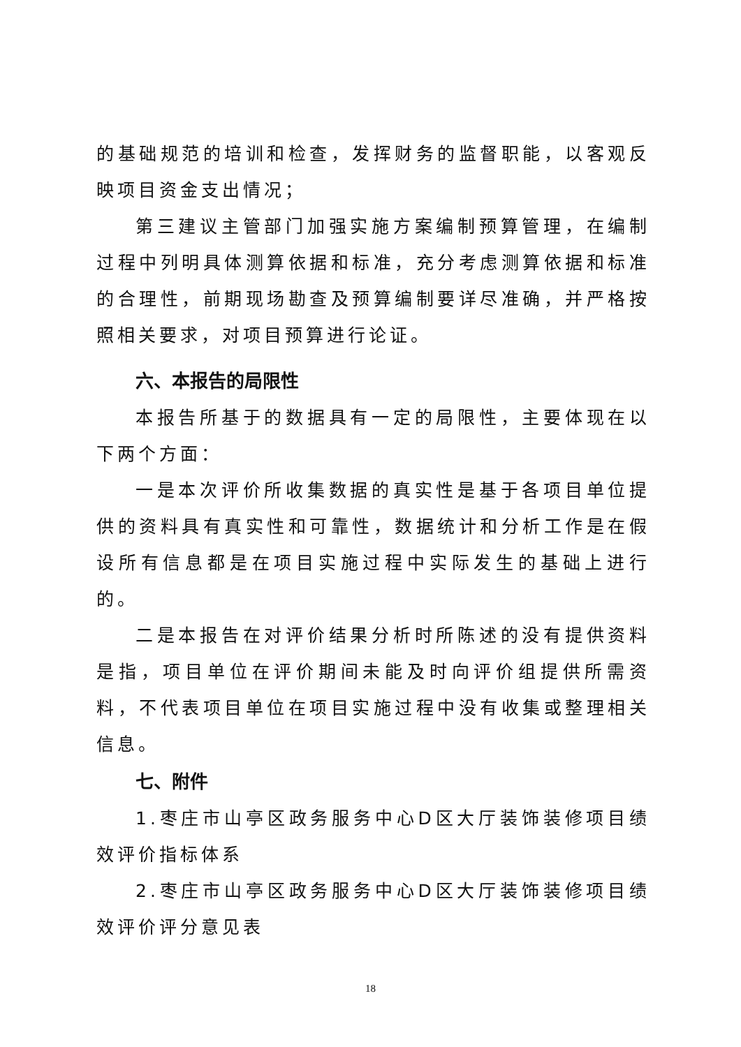的基础规范的培训和检查，发挥财务的监督职能，以客观反映项目资金支出情况；
第三建议主管部门加强实施方案编制预算管理，在编制过程中列明具体测算依据和标准，充分考虑测算依据和标准的合理性，前期现场勘查及预算编制要详尽准确，并严格按照相关要求，对项目预算进行论证。
六、本报告的局限性
本报告所基于的数据具有一定的局限性，主要体现在以下两个方面：
一是本次评价所收集数据的真实性是基于各项目单位提供的资料具有真实性和可靠性，数据统计和分析工作是在假设所有信息都是在项目实施过程中实际发生的基础上进行的。
二是本报告在对评价结果分析时所陈述的没有提供资料是指，项目单位在评价期间未能及时向评价组提供所需资料，不代表项目单位在项目实施过程中没有收集或整理相关信息。
七、附件
1.枣庄市山亭区政务服务中心D区大厅装饰装修项目绩效评价指标体系
2.枣庄市山亭区政务服务中心D区大厅装饰装修项目绩效评价评分意见表
18